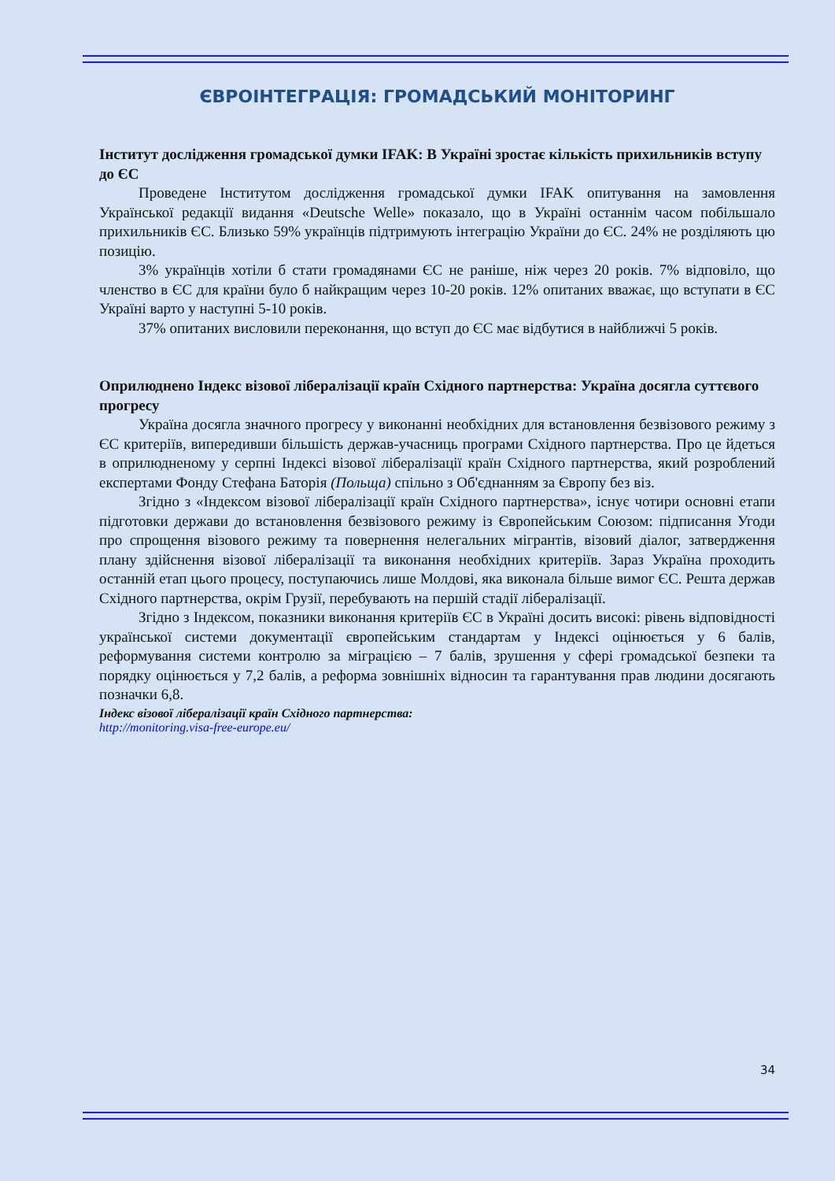ЄВРОІНТЕГРАЦІЯ: ГРОМАДСЬКИЙ МОНІТОРИНГ
Інститут дослідження громадської думки IFAK: В Україні зростає кількість прихильників вступу до ЄС
Проведене Інститутом дослідження громадської думки IFAK опитування на замовлення Української редакції видання «Deutsche Welle» показало, що в Україні останнім часом побільшало прихильників ЄС. Близько 59% українців підтримують інтеграцію України до ЄС. 24% не розділяють цю позицію.
3% українців хотіли б стати громадянами ЄС не раніше, ніж через 20 років. 7% відповіло, що членство в ЄС для країни було б найкращим через 10-20 років. 12% опитаних вважає, що вступати в ЄС Україні варто у наступні 5-10 років.
37% опитаних висловили переконання, що вступ до ЄС має відбутися в найближчі 5 років.
Оприлюднено Індекс візової лібералізації країн Східного партнерства: Україна досягла суттєвого прогресу
Україна досягла значного прогресу у виконанні необхідних для встановлення безвізового режиму з ЄС критеріїв, випередивши більшість держав-учасниць програми Східного партнерства. Про це йдеться в оприлюдненому у серпні Індексі візової лібералізації країн Східного партнерства, який розроблений експертами Фонду Стефана Баторія (Польща) спільно з Об'єднанням за Європу без віз.
Згідно з «Індексом візової лібералізації країн Східного партнерства», існує чотири основні етапи підготовки держави до встановлення безвізового режиму із Європейським Союзом: підписання Угоди про спрощення візового режиму та повернення нелегальних мігрантів, візовий діалог, затвердження плану здійснення візової лібералізації та виконання необхідних критеріїв. Зараз Україна проходить останній етап цього процесу, поступаючись лише Молдові, яка виконала більше вимог ЄС. Решта держав Східного партнерства, окрім Грузії, перебувають на першій стадії лібералізації.
Згідно з Індексом, показники виконання критеріїв ЄС в Україні досить високі: рівень відповідності української системи документації європейським стандартам у Індексі оцінюється у 6 балів, реформування системи контролю за міграцією – 7 балів, зрушення у сфері громадської безпеки та порядку оцінюється у 7,2 балів, а реформа зовнішніх відносин та гарантування прав людини досягають позначки 6,8.
Індекс візової лібералізації країн Східного партнерства:
http://monitoring.visa-free-europe.eu/
34